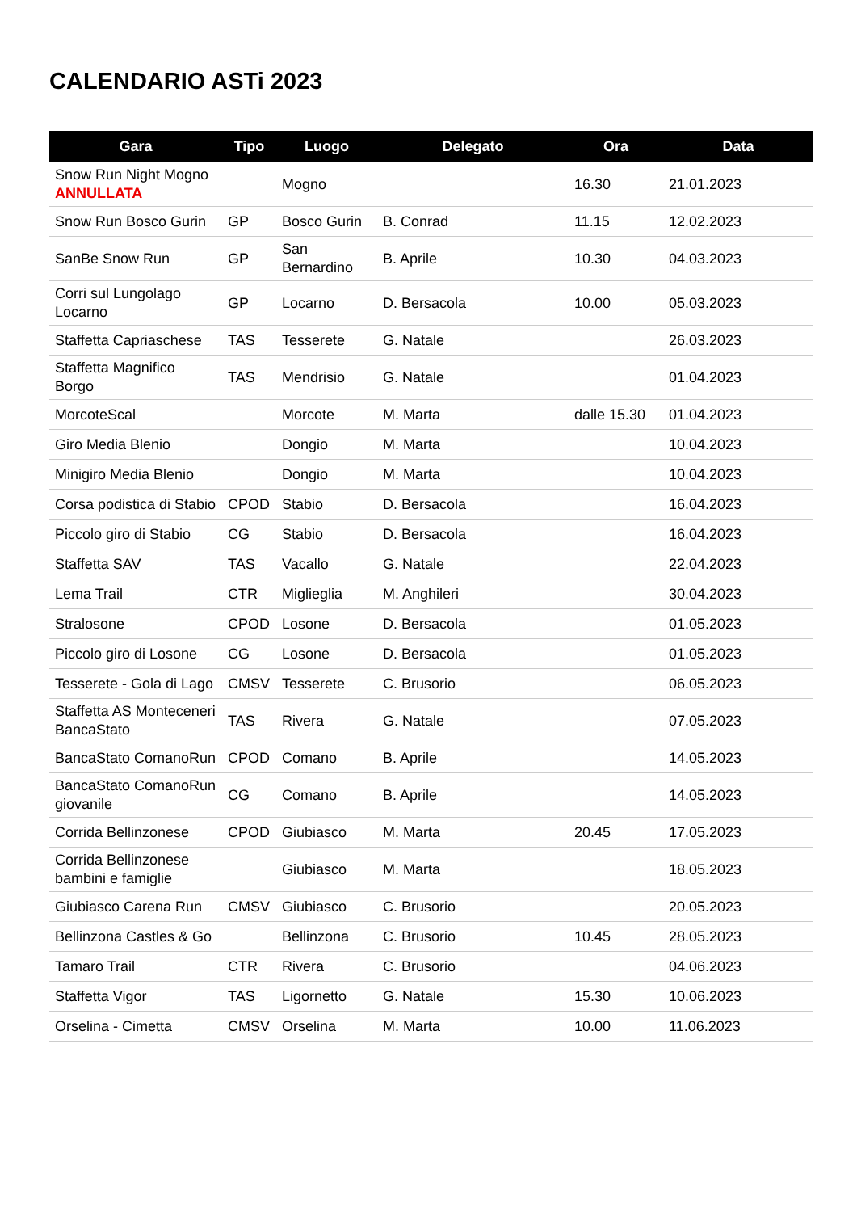CALENDARIO ASTi 2023
| Gara | Tipo | Luogo | Delegato | Ora | Data |
| --- | --- | --- | --- | --- | --- |
| Snow Run Night Mogno ANNULLATA | | Mogno | | 16.30 | 21.01.2023 |
| Snow Run Bosco Gurin | GP | Bosco Gurin | B. Conrad | 11.15 | 12.02.2023 |
| SanBe Snow Run | GP | San Bernardino | B. Aprile | 10.30 | 04.03.2023 |
| Corri sul Lungolago Locarno | GP | Locarno | D. Bersacola | 10.00 | 05.03.2023 |
| Staffetta Capriaschese | TAS | Tesserete | G. Natale | | 26.03.2023 |
| Staffetta Magnifico Borgo | TAS | Mendrisio | G. Natale | | 01.04.2023 |
| MorcoteScal | | Morcote | M. Marta | dalle 15.30 | 01.04.2023 |
| Giro Media Blenio | | Dongio | M. Marta | | 10.04.2023 |
| Minigiro Media Blenio | | Dongio | M. Marta | | 10.04.2023 |
| Corsa podistica di Stabio | CPOD | Stabio | D. Bersacola | | 16.04.2023 |
| Piccolo giro di Stabio | CG | Stabio | D. Bersacola | | 16.04.2023 |
| Staffetta SAV | TAS | Vacallo | G. Natale | | 22.04.2023 |
| Lema Trail | CTR | Miglieglia | M. Anghileri | | 30.04.2023 |
| Stralosone | CPOD | Losone | D. Bersacola | | 01.05.2023 |
| Piccolo giro di Losone | CG | Losone | D. Bersacola | | 01.05.2023 |
| Tesserete - Gola di Lago | CMSV | Tesserete | C. Brusorio | | 06.05.2023 |
| Staffetta AS Monteceneri BancaStato | TAS | Rivera | G. Natale | | 07.05.2023 |
| BancaStato ComanoRun | CPOD | Comano | B. Aprile | | 14.05.2023 |
| BancaStato ComanoRun giovanile | CG | Comano | B. Aprile | | 14.05.2023 |
| Corrida Bellinzonese | CPOD | Giubiasco | M. Marta | 20.45 | 17.05.2023 |
| Corrida Bellinzonese bambini e famiglie | | Giubiasco | M. Marta | | 18.05.2023 |
| Giubiasco Carena Run | CMSV | Giubiasco | C. Brusorio | | 20.05.2023 |
| Bellinzona Castles & Go | | Bellinzona | C. Brusorio | 10.45 | 28.05.2023 |
| Tamaro Trail | CTR | Rivera | C. Brusorio | | 04.06.2023 |
| Staffetta Vigor | TAS | Ligornetto | G. Natale | 15.30 | 10.06.2023 |
| Orselina - Cimetta | CMSV | Orselina | M. Marta | 10.00 | 11.06.2023 |